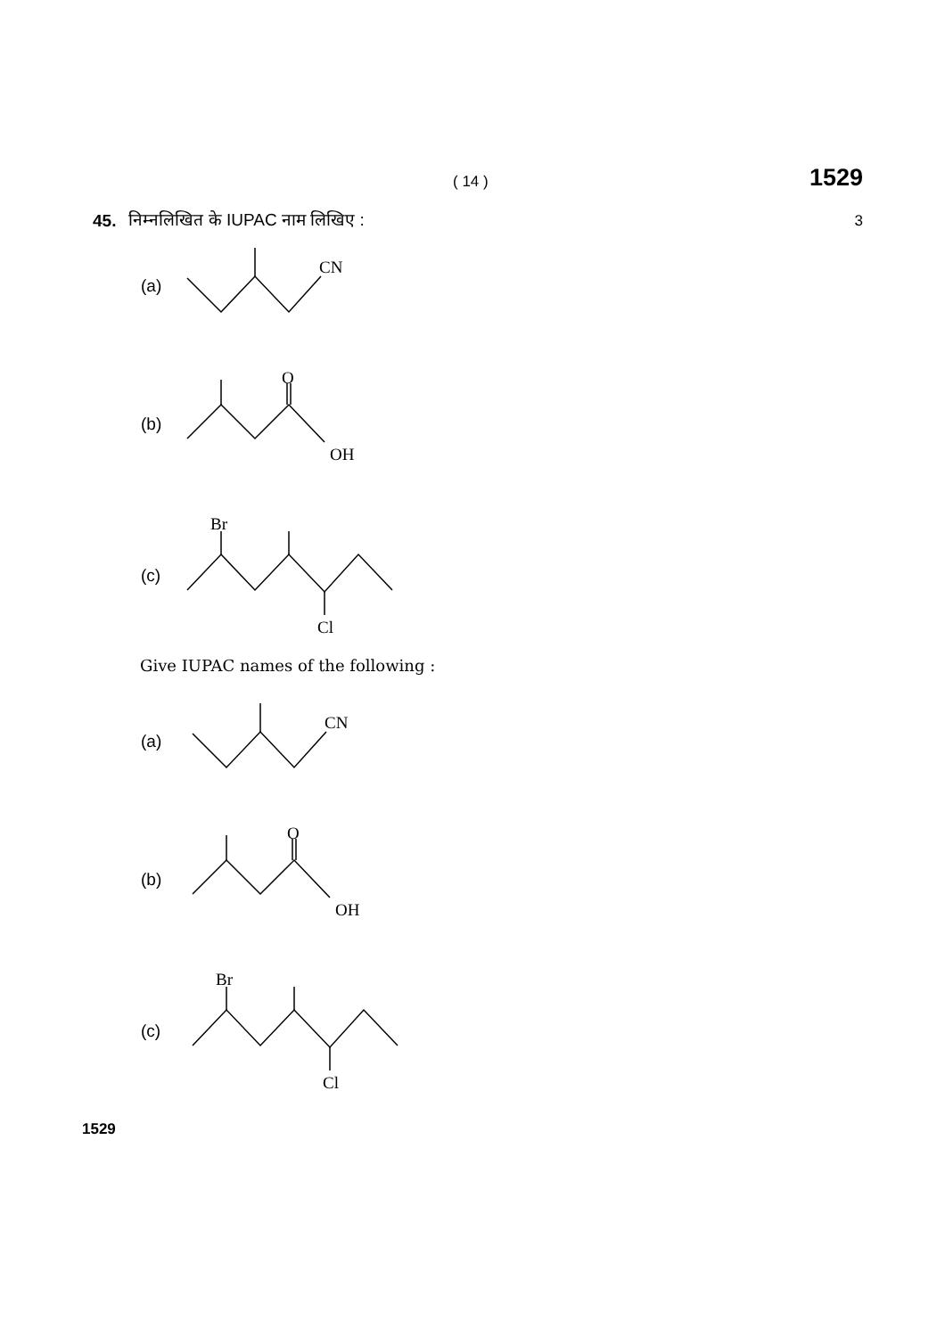( 14 ) 1529
45. निम्नलिखित के IUPAC नाम लिखिए : 3
(a)
CN
(b)
O
OH
(c)
Br
Cl
Give IUPAC names of the following :
(a)
CN
(b)
O
OH
(c)
Br
Cl
1529